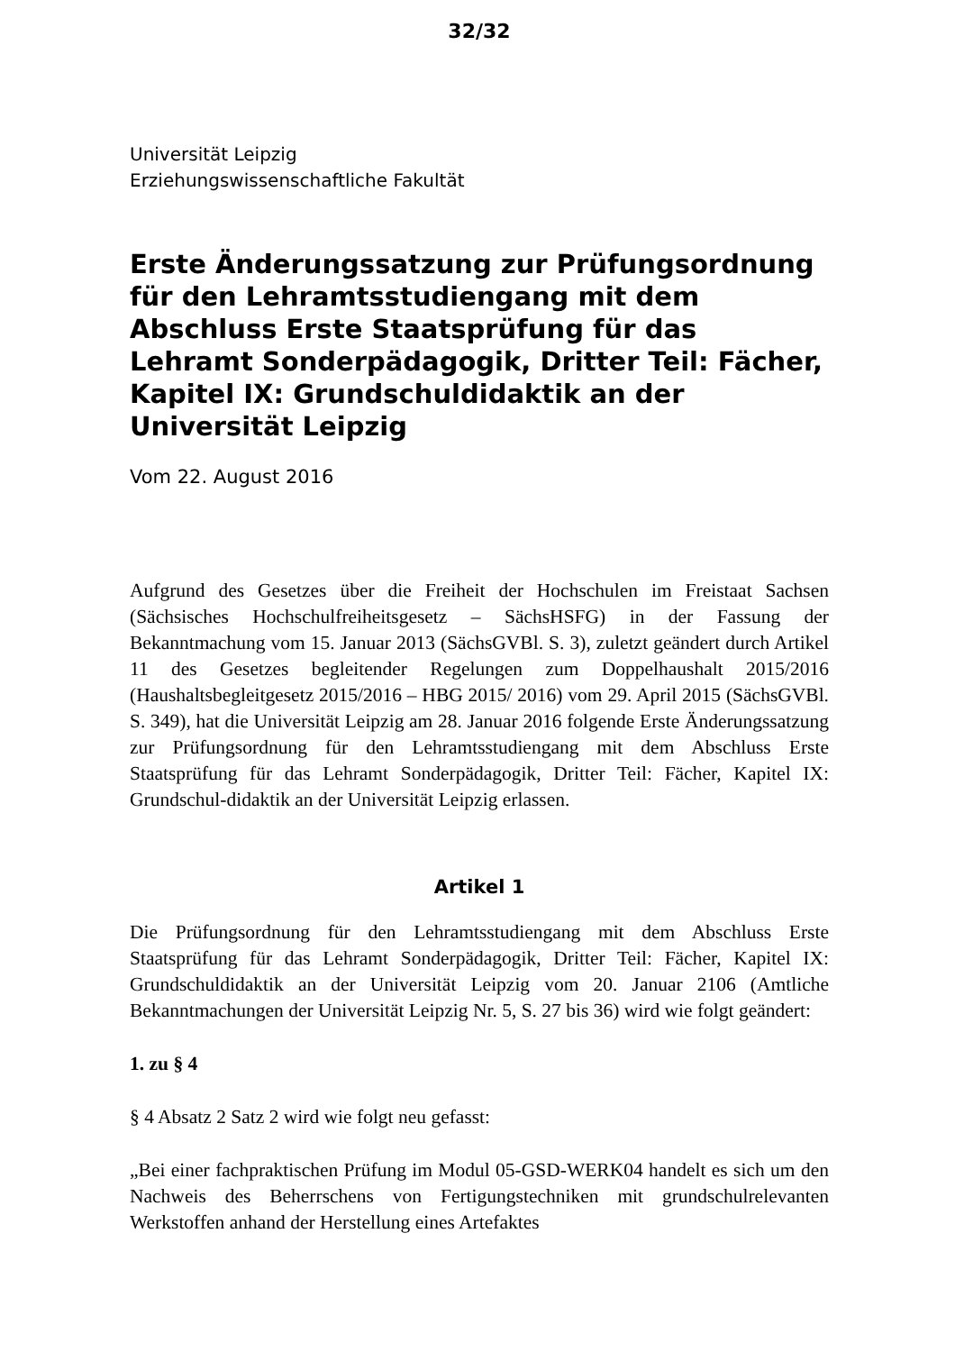32/32
Universität Leipzig
Erziehungswissenschaftliche Fakultät
Erste Änderungssatzung zur Prüfungsordnung für den Lehramtsstudiengang mit dem Abschluss Erste Staatsprüfung für das Lehramt Sonderpädagogik, Dritter Teil: Fächer, Kapitel IX: Grundschuldidaktik an der Universität Leipzig
Vom 22. August 2016
Aufgrund des Gesetzes über die Freiheit der Hochschulen im Freistaat Sachsen (Sächsisches Hochschulfreiheitsgesetz – SächsHSFG) in der Fassung der Bekanntmachung vom 15. Januar 2013 (SächsGVBl. S. 3), zuletzt geändert durch Artikel 11 des Gesetzes begleitender Regelungen zum Doppelhaushalt 2015/2016 (Haushaltsbegleitgesetz 2015/2016 – HBG 2015/ 2016) vom 29. April 2015 (SächsGVBl. S. 349), hat die Universität Leipzig am 28. Januar 2016 folgende Erste Änderungssatzung zur Prüfungsordnung für den Lehramtsstudiengang mit dem Abschluss Erste Staatsprüfung für das Lehramt Sonderpädagogik, Dritter Teil: Fächer, Kapitel IX: Grundschul-didaktik an der Universität Leipzig erlassen.
Artikel 1
Die Prüfungsordnung für den Lehramtsstudiengang mit dem Abschluss Erste Staatsprüfung für das Lehramt Sonderpädagogik, Dritter Teil: Fächer, Kapitel IX: Grundschuldidaktik an der Universität Leipzig vom 20. Januar 2106 (Amtliche Bekanntmachungen der Universität Leipzig Nr. 5, S. 27 bis 36) wird wie folgt geändert:
1. zu § 4
§ 4 Absatz 2 Satz 2 wird wie folgt neu gefasst:
„Bei einer fachpraktischen Prüfung im Modul 05-GSD-WERK04 handelt es sich um den Nachweis des Beherrschens von Fertigungstechniken mit grundschulrelevanten Werkstoffen anhand der Herstellung eines Artefaktes